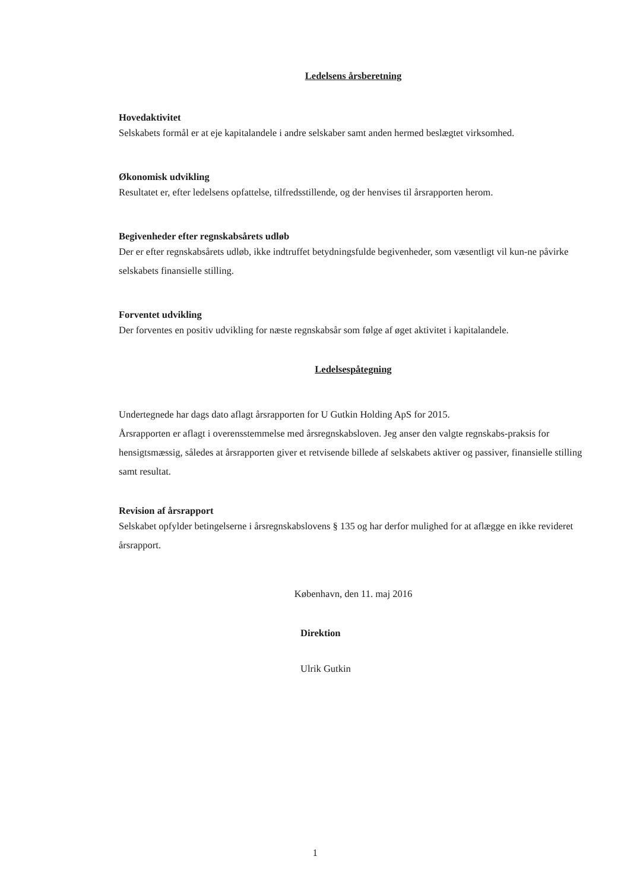Ledelsens årsberetning
Hovedaktivitet
Selskabets formål er at eje kapitalandele i andre selskaber samt anden hermed beslægtet virksomhed.
Økonomisk udvikling
Resultatet er, efter ledelsens opfattelse, tilfredsstillende, og der henvises til årsrapporten herom.
Begivenheder efter regnskabsårets udløb
Der er efter regnskabsårets udløb, ikke indtruffet betydningsfulde begivenheder, som væsentligt vil kun-ne påvirke selskabets finansielle stilling.
Forventet udvikling
Der forventes en positiv udvikling for næste regnskabsår som følge af øget aktivitet i kapitalandele.
Ledelsespåtegning
Undertegnede har dags dato aflagt årsrapporten for U Gutkin Holding ApS for 2015.
Årsrapporten er aflagt i overensstemmelse med årsregnskabsloven. Jeg anser den valgte regnskabs-praksis for hensigtsmæssig, således at årsrapporten giver et retvisende billede af selskabets aktiver og passiver, finansielle stilling samt resultat.
Revision af årsrapport
Selskabet opfylder betingelserne i årsregnskabslovens § 135 og har derfor mulighed for at aflægge en ikke revideret årsrapport.
København, den 11. maj 2016
Direktion
Ulrik Gutkin
1